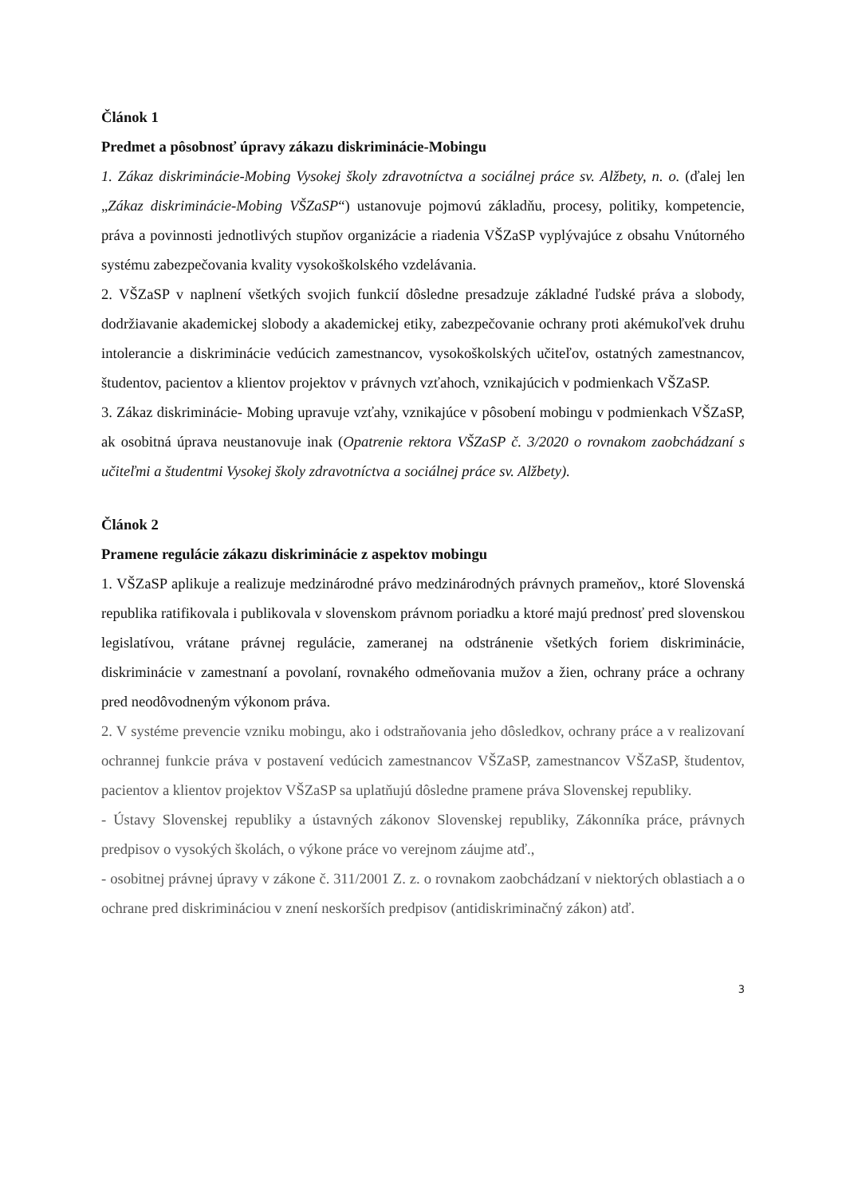Článok 1
Predmet a pôsobnosť úpravy zákazu diskriminácie-Mobingu
1. Zákaz diskriminácie-Mobing Vysokej školy zdravotníctva a sociálnej práce sv. Alžbety, n. o. (ďalej len „Zákaz diskriminácie-Mobing VŠZaSP“) ustanovuje pojmovú základňu, procesy, politiky, kompetencie, práva a povinnosti jednotlivých stupňov organizácie a riadenia VŠZaSP vyplývajúce z obsahu Vnútorného systému zabezpečovania kvality vysokoškolského vzdelávania.
2. VŠZaSP v naplnení všetkých svojich funkcií dôsledne presadzuje základné ľudské práva a slobody, dodržiavanie akademickej slobody a akademickej etiky, zabezpečovanie ochrany proti akémukoľvek druhu intolerancie a diskriminácie vedúcich zamestnancov, vysokoškolských učiteľov, ostatných zamestnancov, študentov, pacientov a klientov projektov v právnych vzťahoch, vznikajúcich v podmienkach VŠZaSP.
3. Zákaz diskriminácie- Mobing upravuje vzťahy, vznikajúce v pôsobení mobingu v podmienkach VŠZaSP, ak osobitná úprava neustanovuje inak (Opatrenie rektora VŠZaSP č. 3/2020 o rovnakom zaobchádzaní s učiteľmi a študentmi Vysokej školy zdravotníctva a sociálnej práce sv. Alžbety).
Článok 2
Pramene regulácie zákazu diskriminácie z aspektov mobingu
1. VŠZaSP aplikuje a realizuje medzinárodné právo medzinárodných právnych prameňov,, ktoré Slovenská republika ratifikovala i publikovala v slovenskom právnom poriadku a ktoré majú prednosť pred slovenskou legislatívou, vrátane právnej regulácie, zameranej na odstránenie všetkých foriem diskriminácie, diskriminácie v zamestnaní a povolaní, rovnakého odmeňovania mužov a žien, ochrany práce a ochrany pred neodôvodneným výkonom práva.
2. V systéme prevencie vzniku mobingu, ako i odstraňovania jeho dôsledkov, ochrany práce a v realizovaní ochrannej funkcie práva v postavení vedúcich zamestnancov VŠZaSP, zamestnancov VŠZaSP, študentov, pacientov a klientov projektov VŠZaSP sa uplatňujú dôsledne pramene práva Slovenskej republiky.
- Ústavy Slovenskej republiky a ústavných zákonov Slovenskej republiky, Zákonníka práce, právnych predpisov o vysokých školách, o výkone práce vo verejnom záujme atď.,
- osobitnej právnej úpravy v zákone č. 311/2001 Z. z. o rovnakom zaobchádzaní v niektorých oblastiach a o ochrane pred diskrimináciou v znení neskorších predpisov (antidiskriminačný zákon) atď.
3